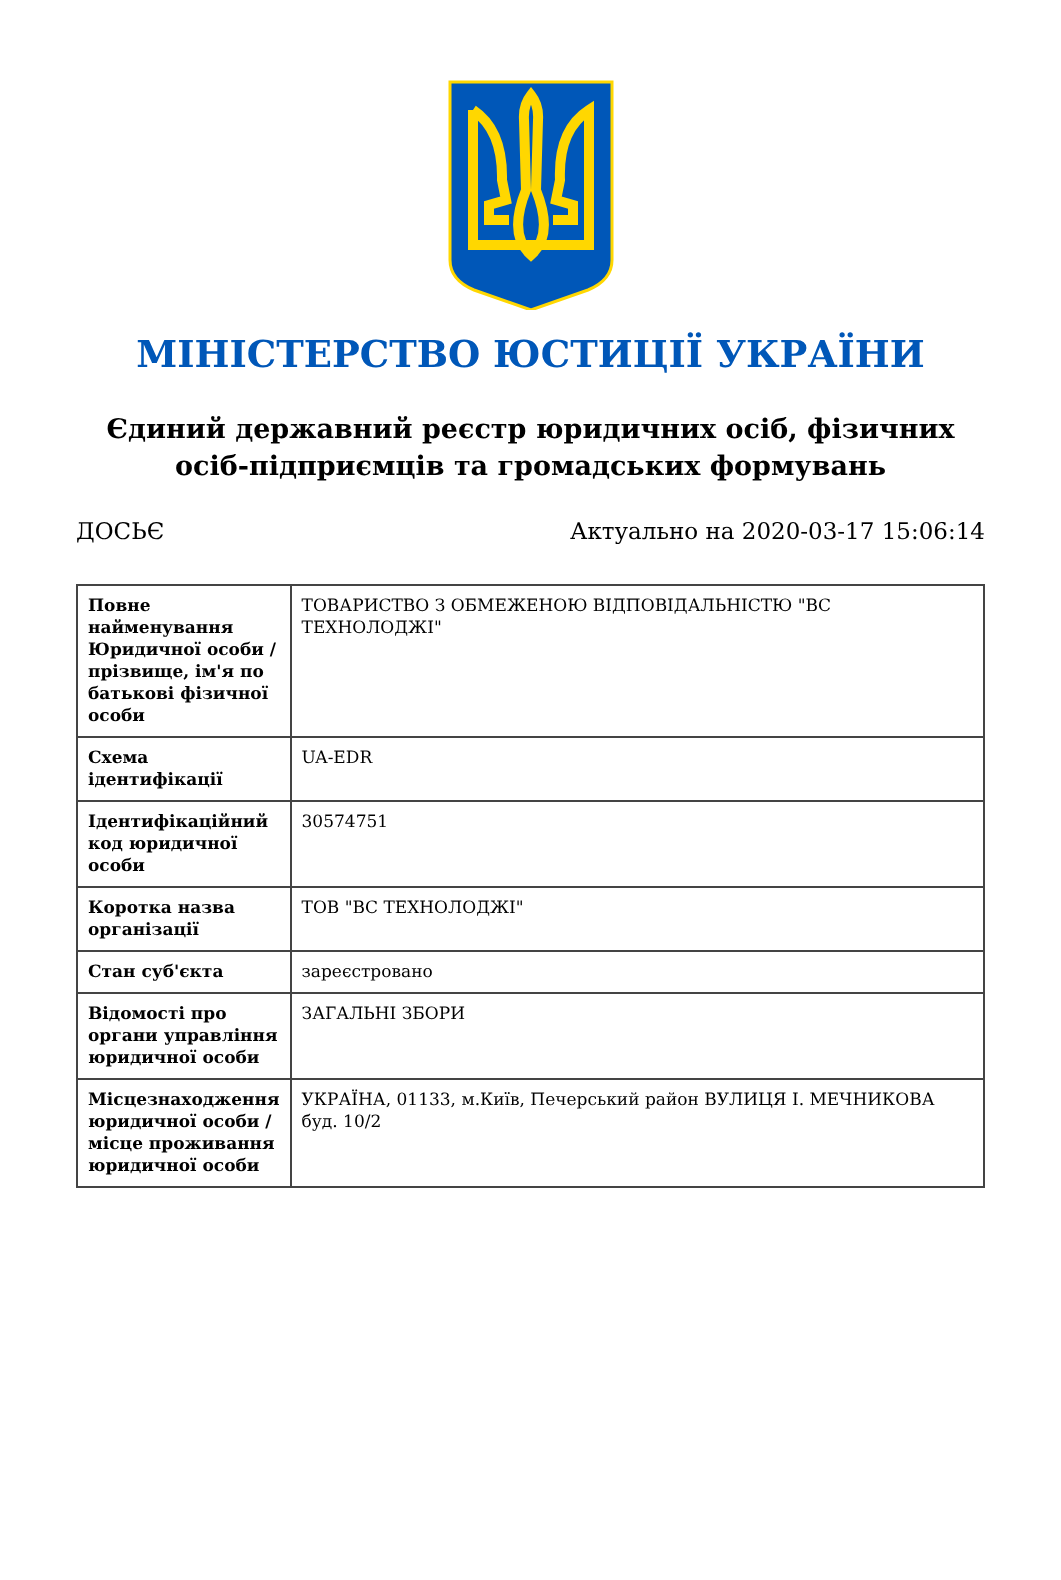МІНІСТЕРСТВО ЮСТИЦІЇ УКРАЇНИ
Єдиний державний реєстр юридичних осіб, фізичних осіб-підприємців та громадських формувань
ДОСЬЄ Актуально на 2020-03-17 15:06:14
| Повне найменування Юридичної особи / прізвище, ім'я по батькові фізичної особи | ТОВАРИСТВО З ОБМЕЖЕНОЮ ВІДПОВІДАЛЬНІСТЮ "ВС ТЕХНОЛОДЖІ" |
| Схема ідентифікації | UA-EDR |
| Ідентифікаційний код юридичної особи | 30574751 |
| Коротка назва організації | ТОВ "ВС ТЕХНОЛОДЖІ" |
| Стан суб'єкта | зареєстровано |
| Відомості про органи управління юридичної особи | ЗАГАЛЬНІ ЗБОРИ |
| Місцезнаходження юридичної особи / місце проживання юридичної особи | УКРАЇНА, 01133, м.Київ, Печерський район ВУЛИЦЯ І. МЕЧНИКОВА буд. 10/2 |